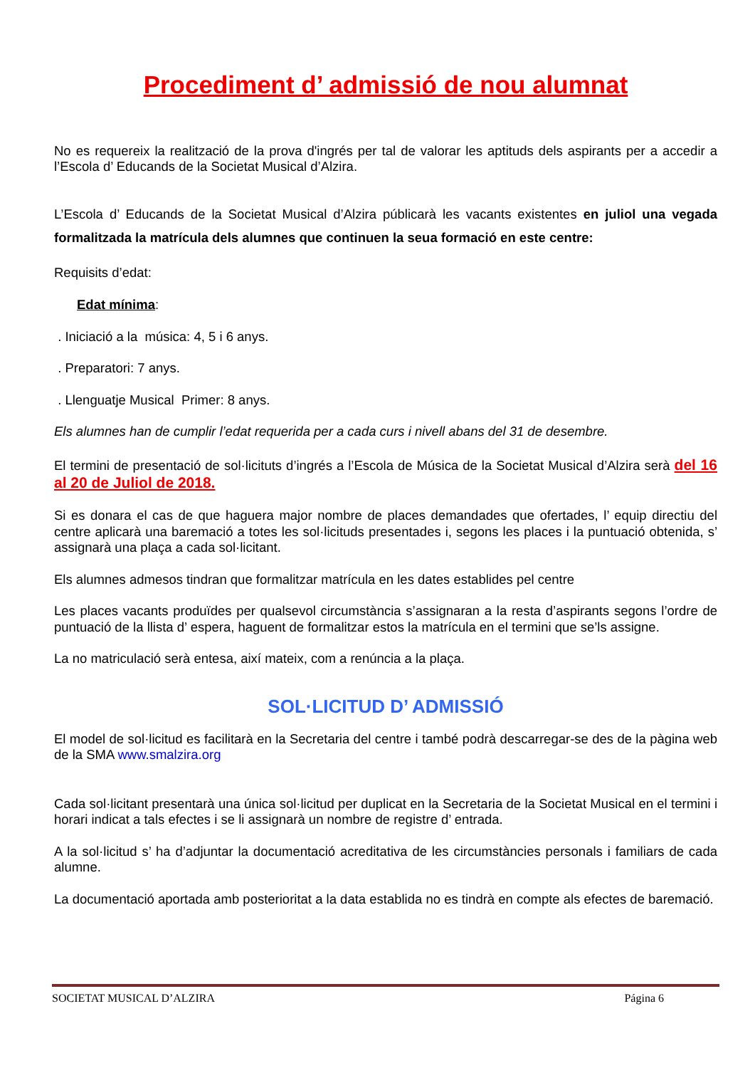Procediment d’ admissió de nou alumnat
No es requereix la realització de la prova d'ingrés per tal de valorar les aptituds dels aspirants per a accedir a l’Escola d’ Educands de la Societat Musical d’Alzira.
L’Escola d’ Educands de la Societat Musical d’Alzira públicarà les vacants existentes en juliol una vegada formalitzada la matrícula dels alumnes que continuen la seua formació en este centre:
Requisits d’edat:
Edat mínima:
. Iniciació a la música: 4, 5 i 6 anys.
. Preparatori: 7 anys.
. Llenguatje Musical Primer: 8 anys.
Els alumnes han de cumplir l’edat requerida per a cada curs i nivell abans del 31 de desembre.
El termini de presentació de sol·licituts d’ingrés a l’Escola de Música de la Societat Musical d’Alzira serà del 16 al 20 de Juliol de 2018.
Si es donara el cas de que haguera major nombre de places demandades que ofertades, l’ equip directiu del centre aplicarà una baremació a totes les sol·licituds presentades i, segons les places i la puntuació obtenida, s’ assignarà una plaça a cada sol·licitant.
Els alumnes admesos tindran que formalitzar matrícula en les dates establides pel centre
Les places vacants produïdes per qualsevol circumstància s’assignaran a la resta d’aspirants segons l’ordre de puntuació de la llista d’ espera, haguent de formalitzar estos la matrícula en el termini que se’ls assigne.
La no matriculació serà entesa, així mateix, com a renúncia a la plaça.
SOL·LICITUD D’ ADMISSIÓ
El model de sol·licitud es facilitarà en la Secretaria del centre i també podrà descarregar-se des de la pàgina web de la SMA www.smalzira.org
Cada sol·licitant presentarà una única sol·licitud per duplicat en la Secretaria de la Societat Musical en el termini i horari indicat a tals efectes i se li assignarà un nombre de registre d’ entrada.
A la sol·licitud s’ ha d’adjuntar la documentació acreditativa de les circumstàncies personals i familiars de cada alumne.
La documentació aportada amb posterioritat a la data establida no es tindrà en compte als efectes de baremació.
SOCIETAT MUSICAL D’ALZIRA Página 6